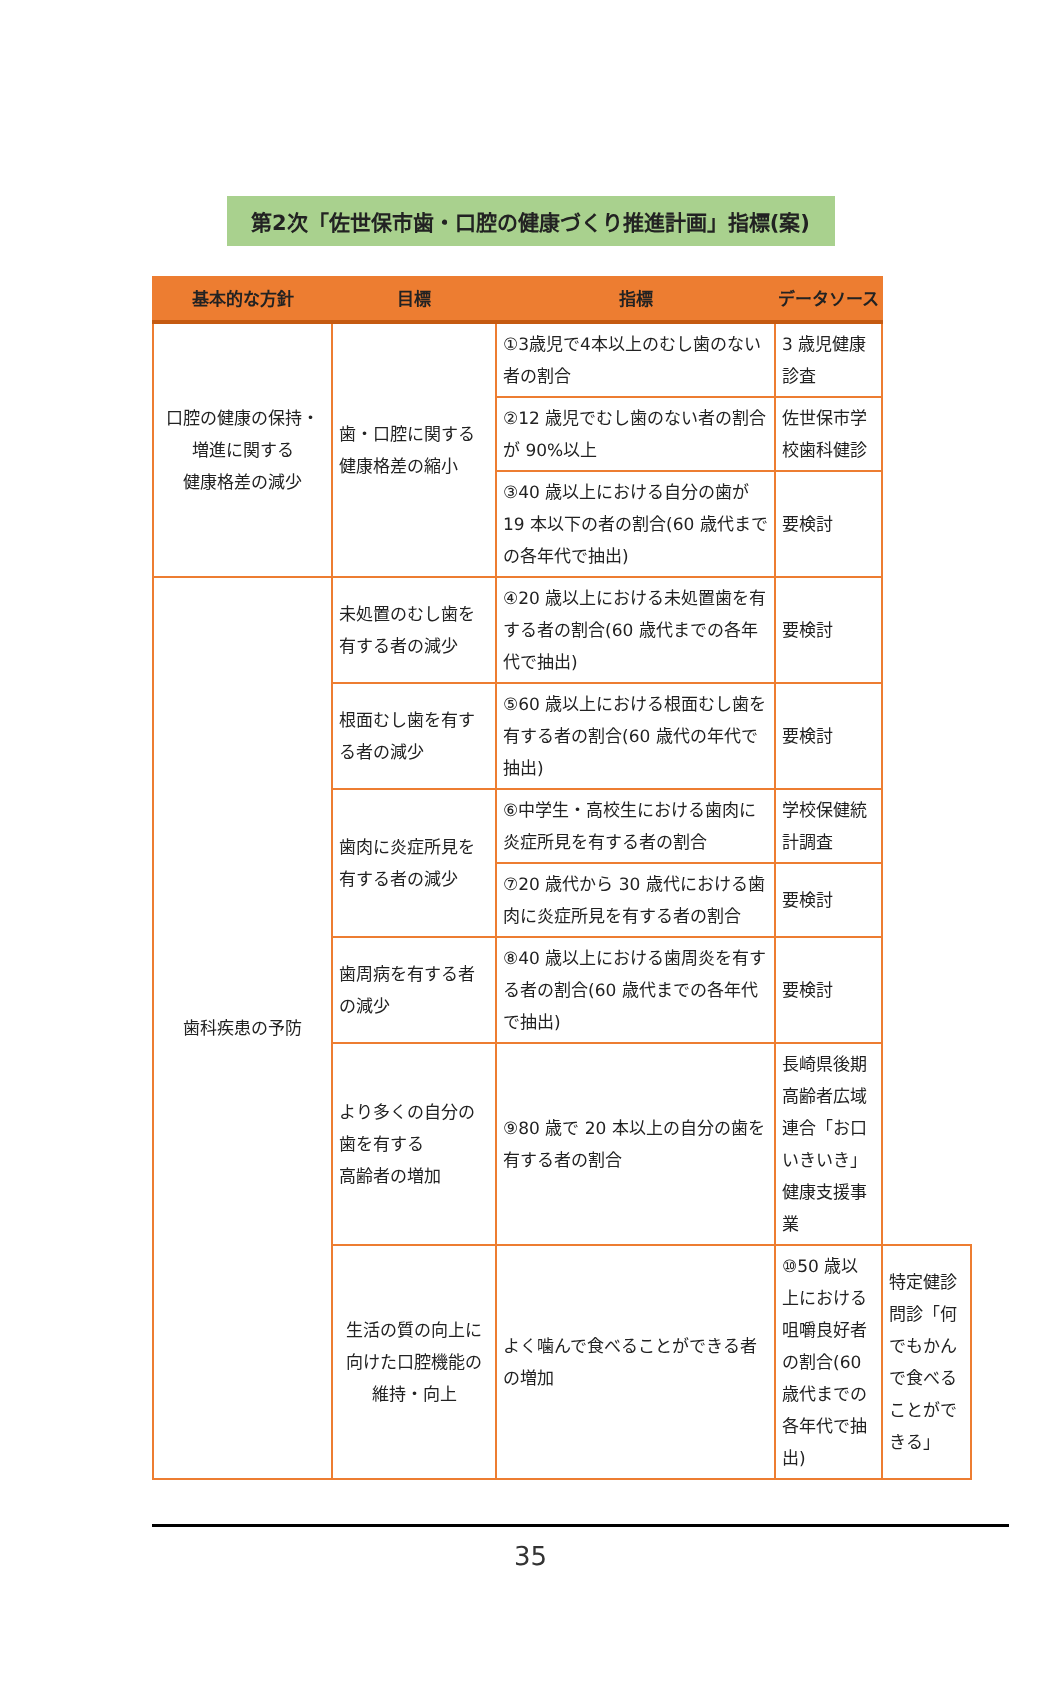第2次「佐世保市歯・口腔の健康づくり推進計画」指標(案)
| 基本的な方針 | 目標 | 指標 | データソース | |
| --- | --- | --- | --- | --- |
| 口腔の健康の保持・ 増進に関する 健康格差の減少 | 歯・口腔に関する 健康格差の縮小 | ①3歳児で4本以上のむし歯のない者の割合 | 3 歳児健康診査 | |
| | | ②12 歳児でむし歯のない者の割合が 90%以上 | 佐世保市学校歯科健診 | |
| | | ③40 歳以上における自分の歯が 19 本以下の者の割合(60 歳代までの各年代で抽出) | 要検討 | |
| 歯科疾患の予防 | 未処置のむし歯を有する者の減少 | ④20 歳以上における未処置歯を有する者の割合(60 歳代までの各年代で抽出) | 要検討 | |
| | 根面むし歯を有する者の減少 | ⑤60 歳以上における根面むし歯を有する者の割合(60 歳代の年代で抽出) | 要検討 | |
| | 歯肉に炎症所見を有する者の減少 | ⑥中学生・高校生における歯肉に炎症所見を有する者の割合 | 学校保健統計調査 | |
| | | ⑦20 歳代から 30 歳代における歯肉に炎症所見を有する者の割合 | 要検討 | |
| | 歯周病を有する者の減少 | ⑧40 歳以上における歯周炎を有する者の割合(60 歳代までの各年代で抽出) | 要検討 | |
| | より多くの自分の歯を有する 高齢者の増加 | ⑨80 歳で 20 本以上の自分の歯を有する者の割合 | 長崎県後期高齢者広域連合「お口いきいき」健康支援事業 | |
| | 生活の質の向上に向けた口腔機能の維持・向上 | よく噛んで食べることができる者の増加 | ⑩50 歳以上における咀嚼良好者の割合(60 歳代までの各年代で抽出) | 特定健診問診「何でもかんで食べることができる」 |
35